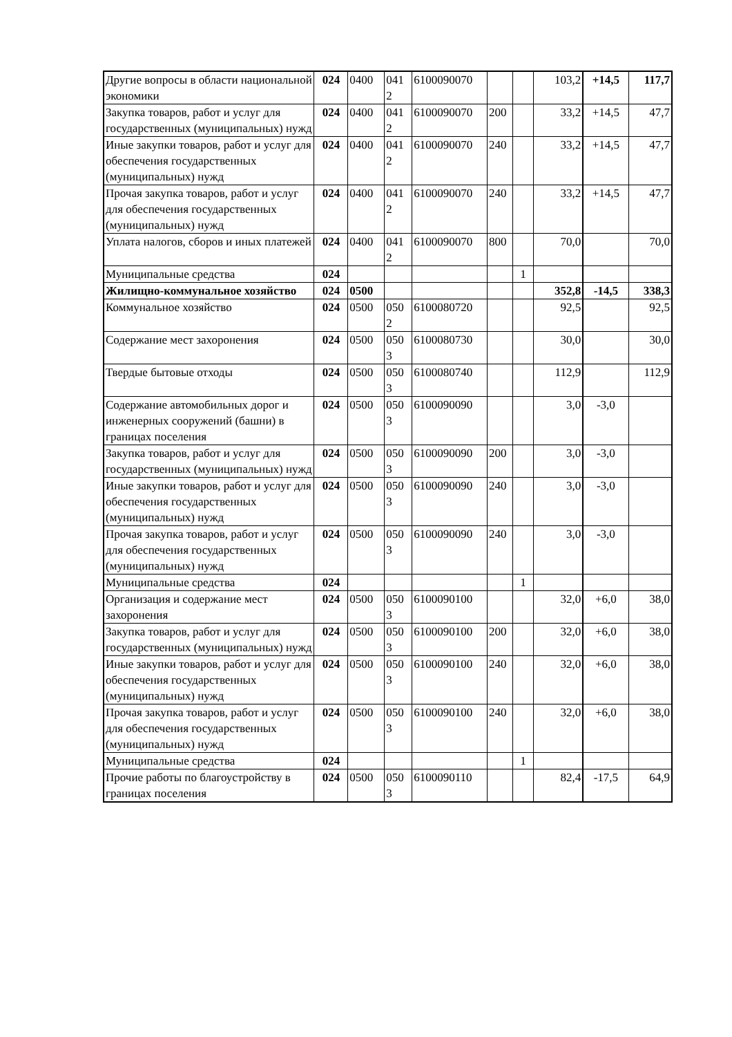| Другие вопросы в области национальной экономики | 024 | 0400 | 041 2 | 6100090070 | | | 103,2 | +14,5 | 117,7 |
| Закупка товаров, работ и услуг для государственных (муниципальных) нужд | 024 | 0400 | 041 2 | 6100090070 | 200 | | 33,2 | +14,5 | 47,7 |
| Иные закупки товаров, работ и услуг для обеспечения государственных (муниципальных) нужд | 024 | 0400 | 041 2 | 6100090070 | 240 | | 33,2 | +14,5 | 47,7 |
| Прочая закупка товаров, работ и услуг для обеспечения государственных (муниципальных) нужд | 024 | 0400 | 041 2 | 6100090070 | 240 | | 33,2 | +14,5 | 47,7 |
| Уплата налогов, сборов и иных платежей | 024 | 0400 | 041 2 | 6100090070 | 800 | | 70,0 | | 70,0 |
| Муниципальные средства | 024 | | | | | 1 | | | |
| Жилищно-коммунальное хозяйство | 024 | 0500 | | | | | 352,8 | -14,5 | 338,3 |
| Коммунальное хозяйство | 024 | 0500 | 050 2 | 6100080720 | | | 92,5 | | 92,5 |
| Содержание мест захоронения | 024 | 0500 | 050 3 | 6100080730 | | | 30,0 | | 30,0 |
| Твердые бытовые отходы | 024 | 0500 | 050 3 | 6100080740 | | | 112,9 | | 112,9 |
| Содержание автомобильных дорог и инженерных сооружений (башни) в границах поселения | 024 | 0500 | 050 3 | 6100090090 | | | 3,0 | -3,0 | |
| Закупка товаров, работ и услуг для государственных (муниципальных) нужд | 024 | 0500 | 050 3 | 6100090090 | 200 | | 3,0 | -3,0 | |
| Иные закупки товаров, работ и услуг для обеспечения государственных (муниципальных) нужд | 024 | 0500 | 050 3 | 6100090090 | 240 | | 3,0 | -3,0 | |
| Прочая закупка товаров, работ и услуг для обеспечения государственных (муниципальных) нужд | 024 | 0500 | 050 3 | 6100090090 | 240 | | 3,0 | -3,0 | |
| Муниципальные средства | 024 | | | | | 1 | | | |
| Организация и содержание мест захоронения | 024 | 0500 | 050 3 | 6100090100 | | | 32,0 | +6,0 | 38,0 |
| Закупка товаров, работ и услуг для государственных (муниципальных) нужд | 024 | 0500 | 050 3 | 6100090100 | 200 | | 32,0 | +6,0 | 38,0 |
| Иные закупки товаров, работ и услуг для обеспечения государственных (муниципальных) нужд | 024 | 0500 | 050 3 | 6100090100 | 240 | | 32,0 | +6,0 | 38,0 |
| Прочая закупка товаров, работ и услуг для обеспечения государственных (муниципальных) нужд | 024 | 0500 | 050 3 | 6100090100 | 240 | | 32,0 | +6,0 | 38,0 |
| Муниципальные средства | 024 | | | | | 1 | | | |
| Прочие работы по благоустройству в границах поселения | 024 | 0500 | 050 3 | 6100090110 | | | 82,4 | -17,5 | 64,9 |